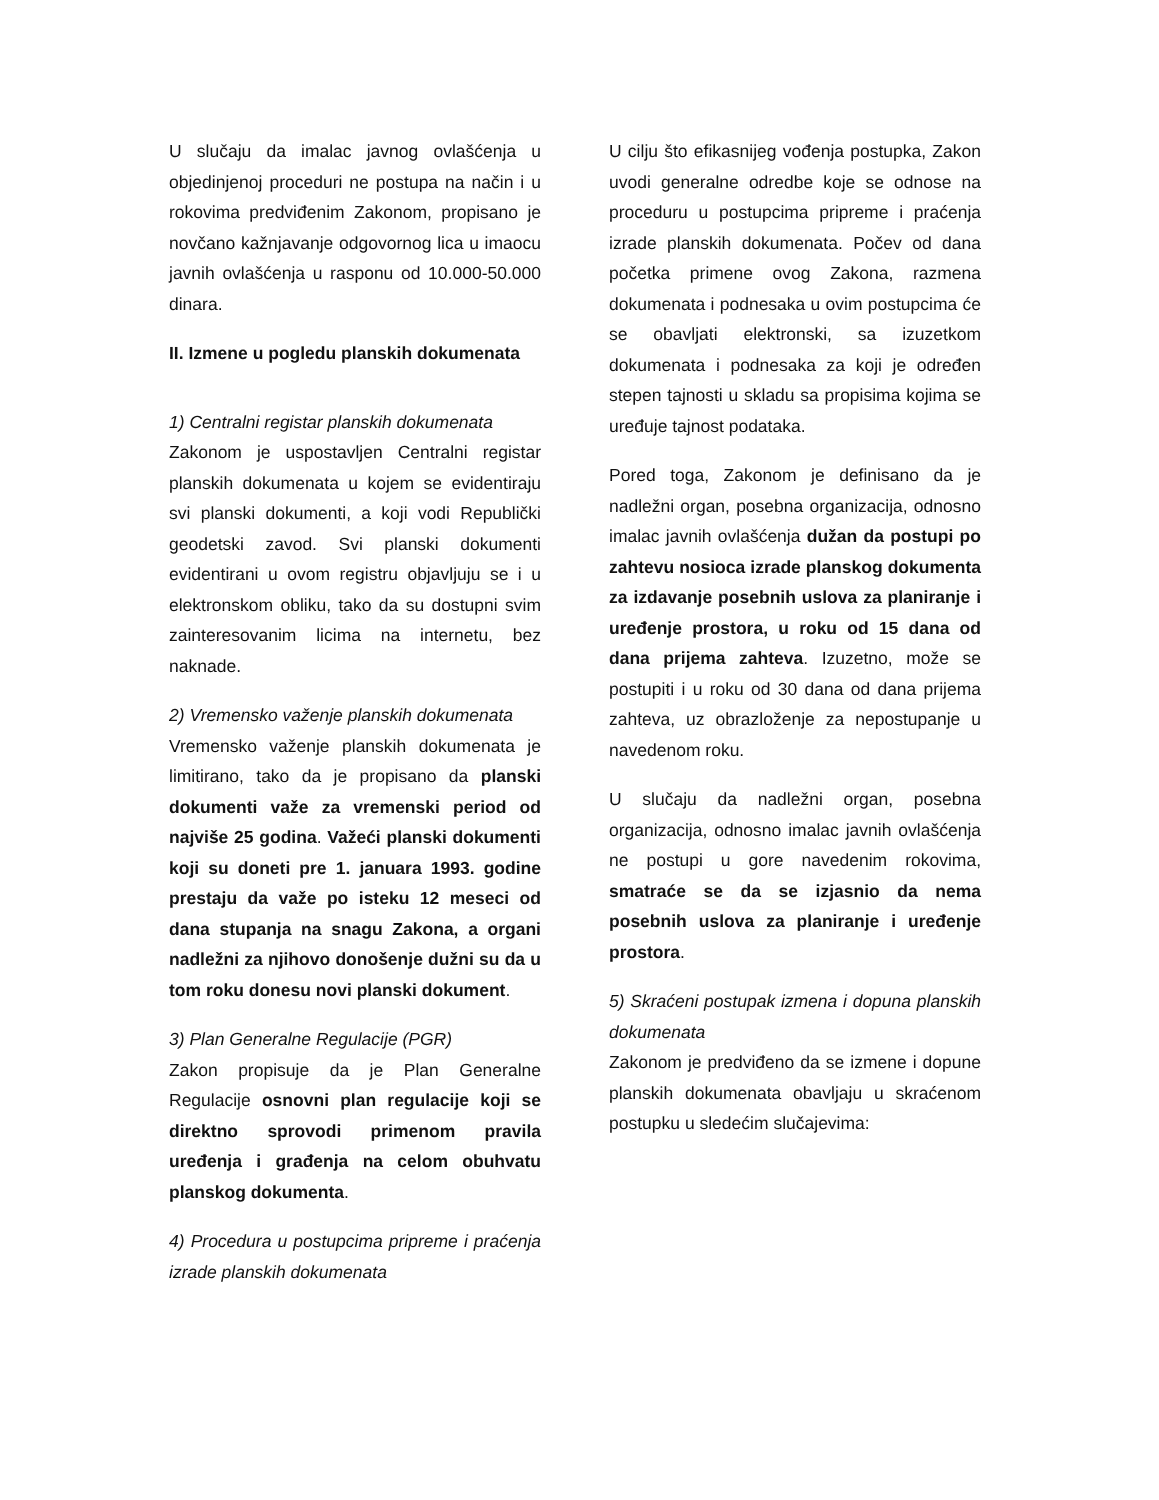U slučaju da imalac javnog ovlašćenja u objedinjenoj proceduri ne postupa na način i u rokovima predviđenim Zakonom, propisano je novčano kažnjavanje odgovornog lica u imaocu javnih ovlašćenja u rasponu od 10.000-50.000 dinara.
II. Izmene u pogledu planskih dokumenata
1) Centralni registar planskih dokumenata
Zakonom je uspostavljen Centralni registar planskih dokumenata u kojem se evidentiraju svi planski dokumenti, a koji vodi Republički geodetski zavod. Svi planski dokumenti evidentirani u ovom registru objavljuju se i u elektronskom obliku, tako da su dostupni svim zainteresovanim licima na internetu, bez naknade.
2) Vremensko važenje planskih dokumenata
Vremensko važenje planskih dokumenata je limitirano, tako da je propisano da planski dokumenti važe za vremenski period od najviše 25 godina. Važeći planski dokumenti koji su doneti pre 1. januara 1993. godine prestaju da važe po isteku 12 meseci od dana stupanja na snagu Zakona, a organi nadležni za njihovo donošenje dužni su da u tom roku donesu novi planski dokument.
3) Plan Generalne Regulacije (PGR)
Zakon propisuje da je Plan Generalne Regulacije osnovni plan regulacije koji se direktno sprovodi primenom pravila uređenja i građenja na celom obuhvatu planskog dokumenta.
4) Procedura u postupcima pripreme i praćenja izrade planskih dokumenata
U cilju što efikasnijeg vođenja postupka, Zakon uvodi generalne odredbe koje se odnose na proceduru u postupcima pripreme i praćenja izrade planskih dokumenata. Počev od dana početka primene ovog Zakona, razmena dokumenata i podnesaka u ovim postupcima će se obavljati elektronski, sa izuzetkom dokumenata i podnesaka za koji je određen stepen tajnosti u skladu sa propisima kojima se uređuje tajnost podataka.
Pored toga, Zakonom je definisano da je nadležni organ, posebna organizacija, odnosno imalac javnih ovlašćenja dužan da postupi po zahtevu nosioca izrade planskog dokumenta za izdavanje posebnih uslova za planiranje i uređenje prostora, u roku od 15 dana od dana prijema zahteva. Izuzetno, može se postupiti i u roku od 30 dana od dana prijema zahteva, uz obrazloženje za nepostupanje u navedenom roku.
U slučaju da nadležni organ, posebna organizacija, odnosno imalac javnih ovlašćenja ne postupi u gore navedenim rokovima, smatraće se da se izjasnio da nema posebnih uslova za planiranje i uređenje prostora.
5) Skraćeni postupak izmena i dopuna planskih dokumenata
Zakonom je predviđeno da se izmene i dopune planskih dokumenata obavljaju u skraćenom postupku u sledećim slučajevima: